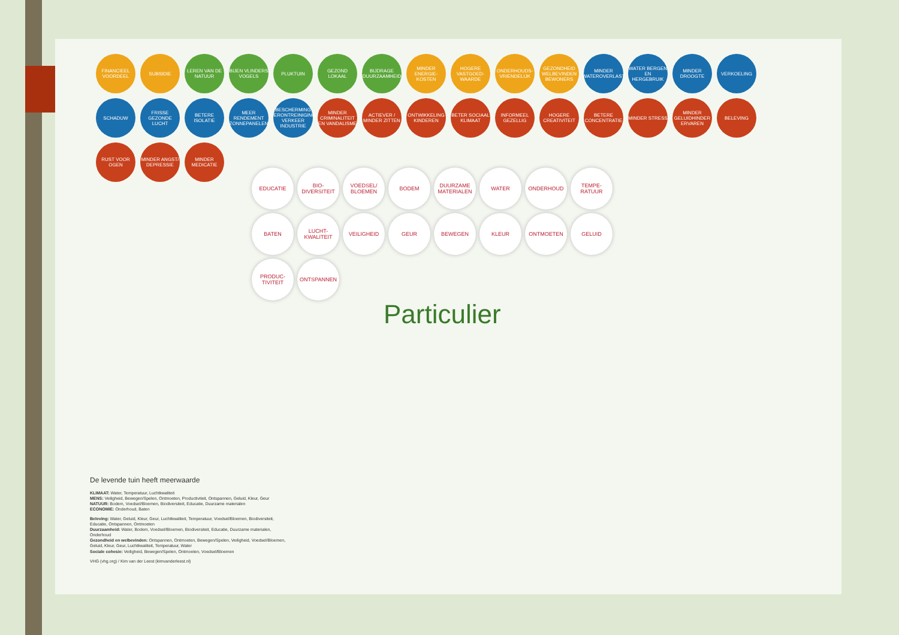FINANCIEEL VOORDEEL
SUBSIDIE
LEREN VAN DE NATUUR
BIJEN VLINDERS VOGELS
PLUKTUIN
GEZOND LOKAAL
BIJDRAGE DUURZAAMHEID
MINDER ENERGIE-KOSTEN
HOGERE VASTGOED-WAARDE
ONDERHOUDS-VRIENDELIJK
GEZONDHEID WELBEVINDEN BEWONERS
MINDER WATEROVERLAST
WATER BERGEN EN HERGEBRUIK
MINDER DROOGTE
VERKOELING
SCHADUW
FRISSE GEZONDE LUCHT
BETERE ISOLATIE
MEER RENDEMENT ZONNEPANELEN
BESCHERMING VERONTREINIGING VERKEER INDUSTRIE
MINDER CRIMINALITEIT EN VANDALISME
ACTIEVER / MINDER ZITTEN
ONTWIKKELING KINDEREN
BETER SOCIAAL KLIMAAT
INFORMEEL GEZELLIG
HOGERE CREATIVITEIT
BETERE CONCENTRATIE
MINDER STRESS
MINDER GELUIDHINDER ERVAREN
BELEVING
RUST VOOR OGEN
MINDER ANGST/ DEPRESSIE
MINDER MEDICATIE
EDUCATIE
BIO-DIVERSITEIT
VOEDSEL/ BLOEMEN
BODEM
DUURZAME MATERIALEN
WATER
ONDERHOUD
TEMPE-RATUUR
BATEN
LUCHT-KWALITEIT
VEILIGHEID
GEUR
BEWEGEN
KLEUR
ONTMOETEN
GELUID
PRODUC-TIVITEIT
ONTSPANNEN
Particulier
De levende tuin heeft meerwaarde
KLIMAAT: Water, Temperatuur, Luchtkwaliteit
MENS: Veiligheid, Bewegen/Spelen, Ontmoeten, Productiviteit, Ontspannen, Geluid, Kleur, Geur
NATUUR: Bodem, Voedsel/Bloemen, Biodiversiteit, Educatie, Duurzame materialen
ECONOMIE: Onderhoud, Baten
Beleving: Water, Geluid, Kleur, Geur, Luchtkwaliteit, Temperatuur, Voedsel/Bloemen, Biodiversiteit, Educatie, Ontspannen, Ontmoeten
Duurzaamheid: Water, Bodem, Voedsel/Bloemen, Biodiversiteit, Educatie, Duurzame materialen, Onderhoud
Gezondheid en welbevinden: Ontspannen, Ontmoeten, Bewegen/Spelen, Veiligheid, Voedsel/Bloemen, Geluid, Kleur, Geur, Luchtkwaliteit, Temperatuur, Water
Sociale cohesie: Veiligheid, Bewegen/Spelen, Ontmoeten, Voedsel/Bloemen
VHG (vhg.org) / Kim van der Leest (kimvanderleest.nl)